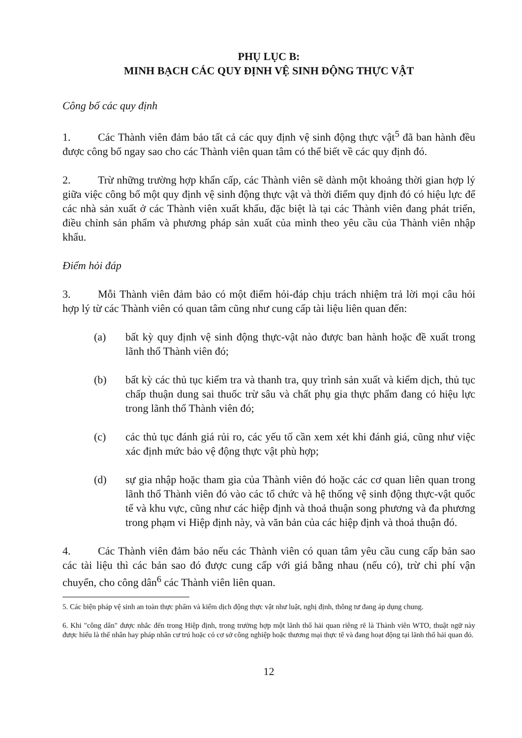PHỤ LỤC B:
MINH BẠCH CÁC QUY ĐỊNH VỆ SINH ĐỘNG THỰC VẬT
Công bố các quy định
1. Các Thành viên đảm bảo tất cả các quy định vệ sinh động thực vật<sup>5</sup> đã ban hành đều được công bố ngay sao cho các Thành viên quan tâm có thể biết về các quy định đó.
2. Trừ những trường hợp khẩn cấp, các Thành viên sẽ dành một khoảng thời gian hợp lý giữa việc công bố một quy định vệ sinh động thực vật và thời điểm quy định đó có hiệu lực để các nhà sản xuất ở các Thành viên xuất khẩu, đặc biệt là tại các Thành viên đang phát triển, điều chỉnh sản phẩm và phương pháp sản xuất của mình theo yêu cầu của Thành viên nhập khẩu.
Điểm hỏi đáp
3. Mỗi Thành viên đảm bảo có một điểm hỏi-đáp chịu trách nhiệm trả lời mọi câu hỏi hợp lý từ các Thành viên có quan tâm cũng như cung cấp tài liệu liên quan đến:
(a) bất kỳ quy định vệ sinh động thực-vật nào được ban hành hoặc đề xuất trong lãnh thổ Thành viên đó;
(b) bất kỳ các thủ tục kiểm tra và thanh tra, quy trình sản xuất và kiểm dịch, thủ tục chấp thuận dung sai thuốc trừ sâu và chất phụ gia thực phẩm đang có hiệu lực trong lãnh thổ Thành viên đó;
(c) các thủ tục đánh giá rủi ro, các yếu tố cần xem xét khi đánh giá, cũng như việc xác định mức bảo vệ động thực vật phù hợp;
(d) sự gia nhập hoặc tham gia của Thành viên đó hoặc các cơ quan liên quan trong lãnh thổ Thành viên đó vào các tổ chức và hệ thống vệ sinh động thực-vật quốc tế và khu vực, cũng như các hiệp định và thoả thuận song phương và đa phương trong phạm vi Hiệp định này, và văn bản của các hiệp định và thoả thuận đó.
4. Các Thành viên đảm bảo nếu các Thành viên có quan tâm yêu cầu cung cấp bản sao các tài liệu thì các bản sao đó được cung cấp với giá bằng nhau (nếu có), trừ chi phí vận chuyển, cho công dân<sup>6</sup> các Thành viên liên quan.
5. Các biện pháp vệ sinh an toàn thực phẩm và kiểm dịch động thực vật như luật, nghị định, thông tư đang áp dụng chung.
6. Khi "công dân" được nhắc đến trong Hiệp định, trong trường hợp một lãnh thổ hải quan riêng rẽ là Thành viên WTO, thuật ngữ này được hiểu là thể nhân hay pháp nhân cư trú hoặc có cơ sở công nghiệp hoặc thương mại thực tế và đang hoạt động tại lãnh thổ hải quan đó.
12